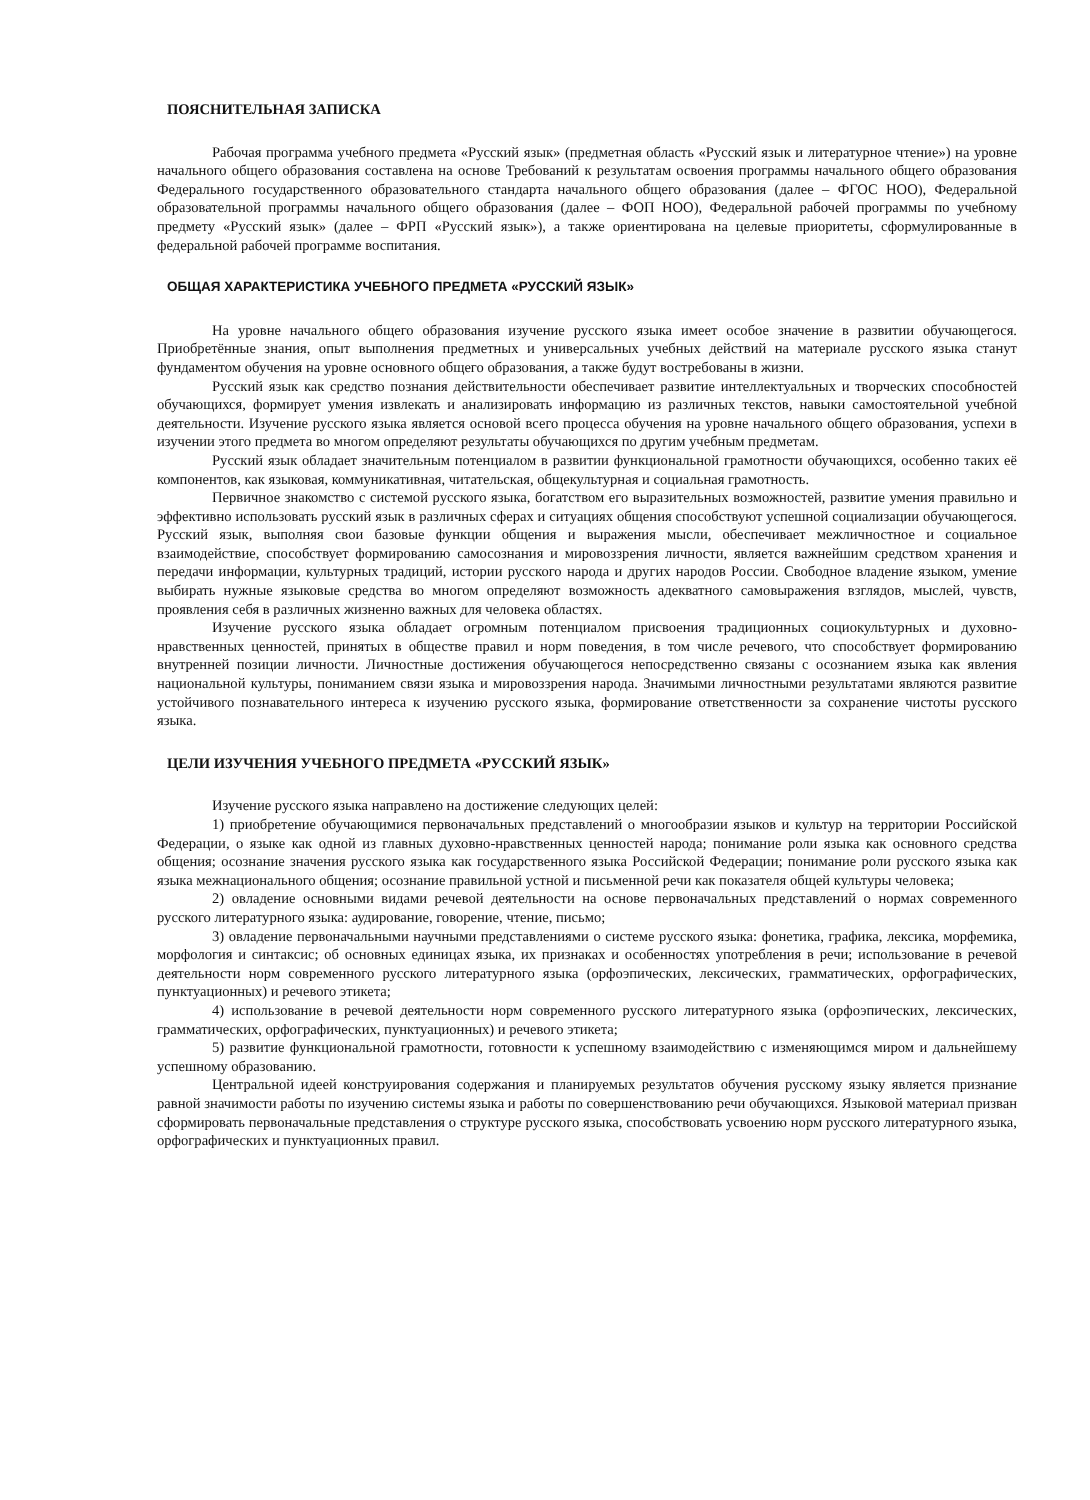ПОЯСНИТЕЛЬНАЯ ЗАПИСКА
Рабочая программа учебного предмета «Русский язык» (предметная область «Русский язык и литературное чтение») на уровне начального общего образования составлена на основе Требований к результатам освоения программы начального общего образования Федерального государственного образовательного стандарта начального общего образования (далее – ФГОС НОО), Федеральной образовательной программы начального общего образования (далее – ФОП НОО), Федеральной рабочей программы по учебному предмету «Русский язык» (далее – ФРП «Русский язык»), а также ориентирована на целевые приоритеты, сформулированные в федеральной рабочей программе воспитания.
ОБЩАЯ ХАРАКТЕРИСТИКА УЧЕБНОГО ПРЕДМЕТА «РУССКИЙ ЯЗЫК»
На уровне начального общего образования изучение русского языка имеет особое значение в развитии обучающегося. Приобретённые знания, опыт выполнения предметных и универсальных учебных действий на материале русского языка станут фундаментом обучения на уровне основного общего образования, а также будут востребованы в жизни.
Русский язык как средство познания действительности обеспечивает развитие интеллектуальных и творческих способностей обучающихся, формирует умения извлекать и анализировать информацию из различных текстов, навыки самостоятельной учебной деятельности. Изучение русского языка является основой всего процесса обучения на уровне начального общего образования, успехи в изучении этого предмета во многом определяют результаты обучающихся по другим учебным предметам.
Русский язык обладает значительным потенциалом в развитии функциональной грамотности обучающихся, особенно таких её компонентов, как языковая, коммуникативная, читательская, общекультурная и социальная грамотность.
Первичное знакомство с системой русского языка, богатством его выразительных возможностей, развитие умения правильно и эффективно использовать русский язык в различных сферах и ситуациях общения способствуют успешной социализации обучающегося. Русский язык, выполняя свои базовые функции общения и выражения мысли, обеспечивает межличностное и социальное взаимодействие, способствует формированию самосознания и мировоззрения личности, является важнейшим средством хранения и передачи информации, культурных традиций, истории русского народа и других народов России. Свободное владение языком, умение выбирать нужные языковые средства во многом определяют возможность адекватного самовыражения взглядов, мыслей, чувств, проявления себя в различных жизненно важных для человека областях.
Изучение русского языка обладает огромным потенциалом присвоения традиционных социокультурных и духовно-нравственных ценностей, принятых в обществе правил и норм поведения, в том числе речевого, что способствует формированию внутренней позиции личности. Личностные достижения обучающегося непосредственно связаны с осознанием языка как явления национальной культуры, пониманием связи языка и мировоззрения народа. Значимыми личностными результатами являются развитие устойчивого познавательного интереса к изучению русского языка, формирование ответственности за сохранение чистоты русского языка.
ЦЕЛИ ИЗУЧЕНИЯ УЧЕБНОГО ПРЕДМЕТА «РУССКИЙ ЯЗЫК»
Изучение русского языка направлено на достижение следующих целей:
1) приобретение обучающимися первоначальных представлений о многообразии языков и культур на территории Российской Федерации, о языке как одной из главных духовно-нравственных ценностей народа; понимание роли языка как основного средства общения; осознание значения русского языка как государственного языка Российской Федерации; понимание роли русского языка как языка межнационального общения; осознание правильной устной и письменной речи как показателя общей культуры человека;
2) овладение основными видами речевой деятельности на основе первоначальных представлений о нормах современного русского литературного языка: аудирование, говорение, чтение, письмо;
3) овладение первоначальными научными представлениями о системе русского языка: фонетика, графика, лексика, морфемика, морфология и синтаксис; об основных единицах языка, их признаках и особенностях употребления в речи; использование в речевой деятельности норм современного русского литературного языка (орфоэпических, лексических, грамматических, орфографических, пунктуационных) и речевого этикета;
4) использование в речевой деятельности норм современного русского литературного языка (орфоэпических, лексических, грамматических, орфографических, пунктуационных) и речевого этикета;
5) развитие функциональной грамотности, готовности к успешному взаимодействию с изменяющимся миром и дальнейшему успешному образованию.
Центральной идеей конструирования содержания и планируемых результатов обучения русскому языку является признание равной значимости работы по изучению системы языка и работы по совершенствованию речи обучающихся. Языковой материал призван сформировать первоначальные представления о структуре русского языка, способствовать усвоению норм русского литературного языка, орфографических и пунктуационных правил.